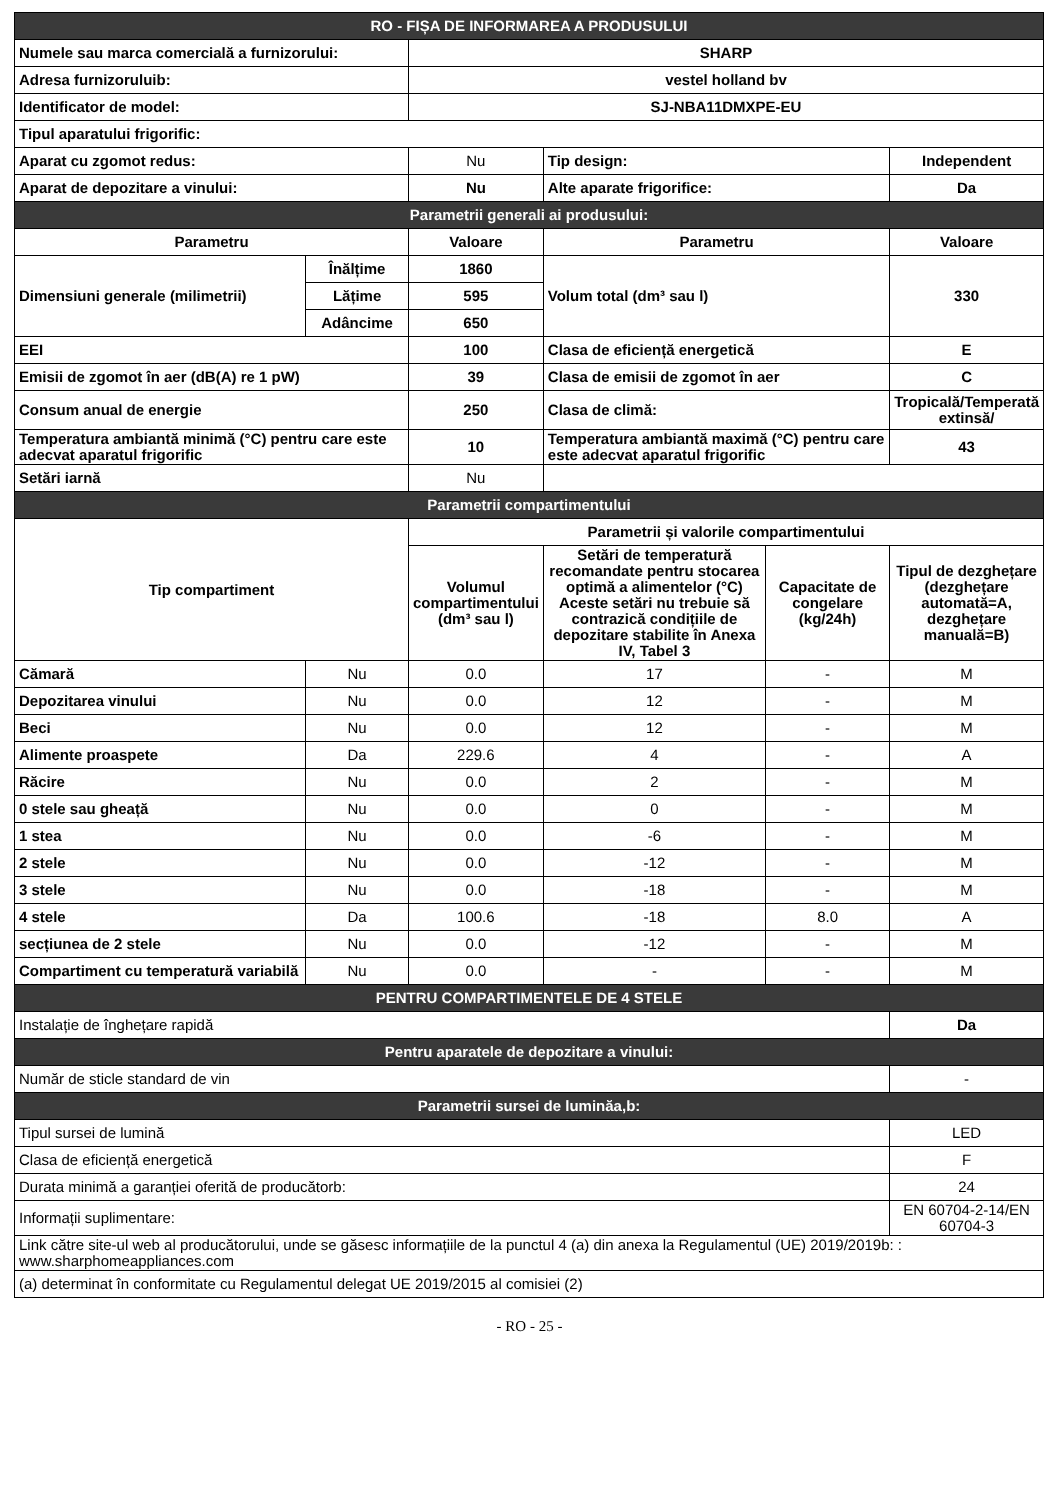| RO - FIȘA DE INFORMAREA A PRODUSULUI | | | | | |
| Numele sau marca comercială a furnizorului: | | SHARP | | | |
| Adresa furnizoruluib: | | vestel holland bv | | | |
| Identificator de model: | | SJ-NBA11DMXPE-EU | | | |
| Tipul aparatului frigorific: | | | | | |
| Aparat cu zgomot redus: | | Nu | Tip design: | | Independent |
| Aparat de depozitare a vinului: | | Nu | Alte aparate frigorifice: | | Da |
| Parametrii generali ai produsului: | | | | | |
| Parametru | | Valoare | Parametru | | Valoare |
| Dimensiuni generale (milimetrii) | Înălțime | 1860 | Volum total (dm³ sau l) | | 330 |
| | Lățime | 595 | | | |
| | Adâncime | 650 | | | |
| EEI | | 100 | Clasa de eficiență energetică | | E |
| Emisii de zgomot în aer (dB(A) re 1 pW) | | 39 | Clasa de emisii de zgomot în aer | | C |
| Consum anual de energie | | 250 | Clasa de climă: | | Tropicală/Temperată extinsă/ |
| Temperatura ambiantă minimă (°C) pentru care este adecvat aparatul frigorific | | 10 | Temperatura ambiantă maximă (°C) pentru care este adecvat aparatul frigorific | | 43 |
| Setări iarnă | | Nu | | | |
| Parametrii compartimentului | | | | | |
| Tip compartiment | | Parametrii și valorile compartimentului | | | |
| | | Volumul compartimentului (dm³ sau l) | Setări de temperatură recomandate pentru stocarea optimă a alimentelor (°C) Aceste setări nu trebuie să contrazică condițiile de depozitare stabilite în Anexa IV, Tabel 3 | Capacitate de congelare (kg/24h) | Tipul de dezghețare (dezghețare automată=A, dezghețare manuală=B) |
| Cămară | Nu | 0.0 | 17 | - | M |
| Depozitarea vinului | Nu | 0.0 | 12 | - | M |
| Beci | Nu | 0.0 | 12 | - | M |
| Alimente proaspete | Da | 229.6 | 4 | - | A |
| Răcire | Nu | 0.0 | 2 | - | M |
| 0 stele sau gheață | Nu | 0.0 | 0 | - | M |
| 1 stea | Nu | 0.0 | -6 | - | M |
| 2 stele | Nu | 0.0 | -12 | - | M |
| 3 stele | Nu | 0.0 | -18 | - | M |
| 4 stele | Da | 100.6 | -18 | 8.0 | A |
| secțiunea de 2 stele | Nu | 0.0 | -12 | - | M |
| Compartiment cu temperatură variabilă | Nu | 0.0 | - | - | M |
| PENTRU COMPARTIMENTELE DE 4 STELE | | | | | |
| Instalație de înghețare rapidă | | | | | Da |
| Pentru aparatele de depozitare a vinului: | | | | | |
| Număr de sticle standard de vin | | | | | - |
| Parametrii sursei de luminăa,b: | | | | | |
| Tipul sursei de lumină | | | | | LED |
| Clasa de eficiență energetică | | | | | F |
| Durata minimă a garanției oferită de producătorb: | | | | | 24 |
| Informații suplimentare: | | | | | EN 60704-2-14/EN 60704-3 |
| Link către site-ul web al producătorului, unde se găsesc informațiile de la punctul 4 (a) din anexa la Regulamentul (UE) 2019/2019b: : www.sharphomeappliances.com | | | | | |
| (a) determinat în conformitate cu Regulamentul delegat UE 2019/2015 al comisiei (2) | | | | | |
- RO - 25 -